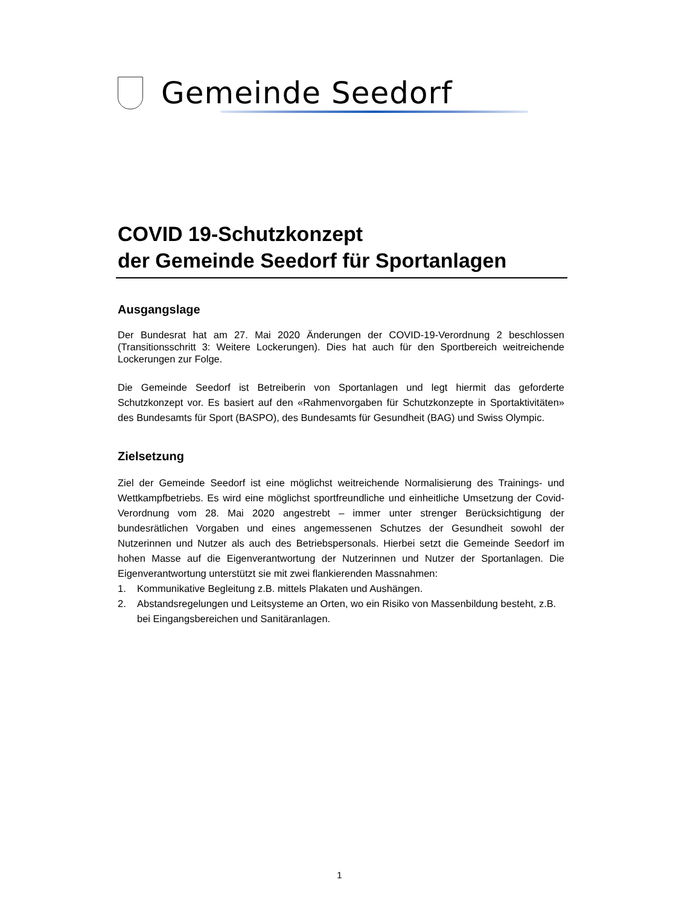Gemeinde Seedorf
COVID 19-Schutzkonzept
der Gemeinde Seedorf für Sportanlagen
Ausgangslage
Der Bundesrat hat am 27. Mai 2020 Änderungen der COVID-19-Verordnung 2 beschlossen (Transitionsschritt 3: Weitere Lockerungen). Dies hat auch für den Sportbereich weitreichende Lockerungen zur Folge.
Die Gemeinde Seedorf ist Betreiberin von Sportanlagen und legt hiermit das geforderte Schutzkonzept vor. Es basiert auf den «Rahmenvorgaben für Schutzkonzepte in Sportaktivitäten» des Bundesamts für Sport (BASPO), des Bundesamts für Gesundheit (BAG) und Swiss Olympic.
Zielsetzung
Ziel der Gemeinde Seedorf ist eine möglichst weitreichende Normalisierung des Trainings- und Wettkampfbetriebs. Es wird eine möglichst sportfreundliche und einheitliche Umsetzung der Covid-Verordnung vom 28. Mai 2020 angestrebt – immer unter strenger Berücksichtigung der bundesrätlichen Vorgaben und eines angemessenen Schutzes der Gesundheit sowohl der Nutzerinnen und Nutzer als auch des Betriebspersonals. Hierbei setzt die Gemeinde Seedorf im hohen Masse auf die Eigenverantwortung der Nutzerinnen und Nutzer der Sportanlagen. Die Eigenverantwortung unterstützt sie mit zwei flankierenden Massnahmen:
1. Kommunikative Begleitung z.B. mittels Plakaten und Aushängen.
2. Abstandsregelungen und Leitsysteme an Orten, wo ein Risiko von Massenbildung besteht, z.B. bei Eingangsbereichen und Sanitäranlagen.
1